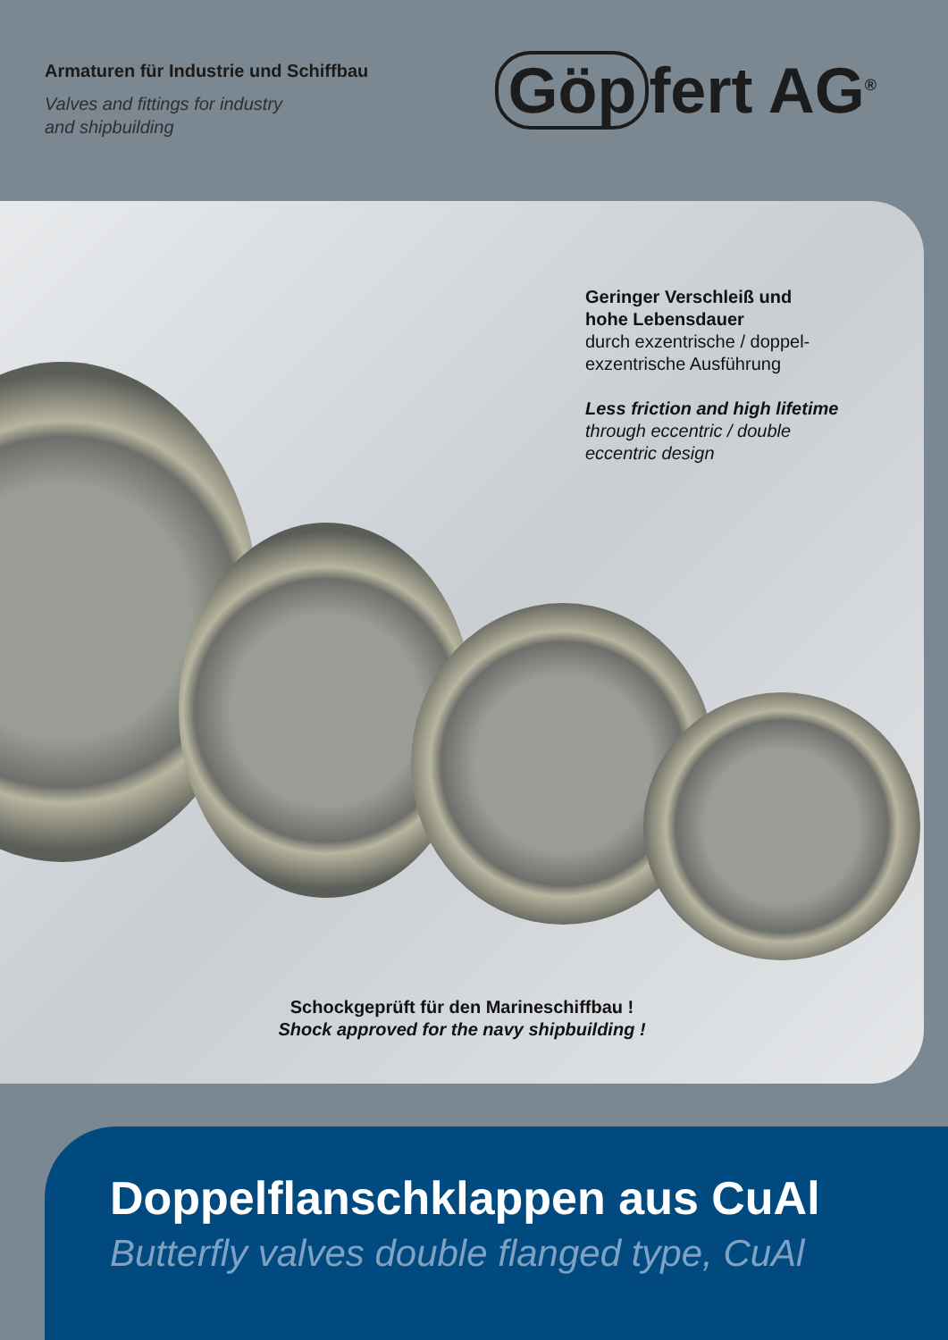Armaturen für Industrie und Schiffbau
Valves and fittings for industry
and shipbuilding
Göp fert AG<sup>®</sup>
Geringer Verschleiß und
hohe Lebensdauer
durch exzentrische / doppel-
exzentrische Ausführung
Less friction and high lifetime
through eccentric / double
eccentric design
Schockgeprüft für den Marineschiffbau !
Shock approved for the navy shipbuilding !
Doppelflanschklappen aus CuAl
Butterfly valves double flanged type, CuAl